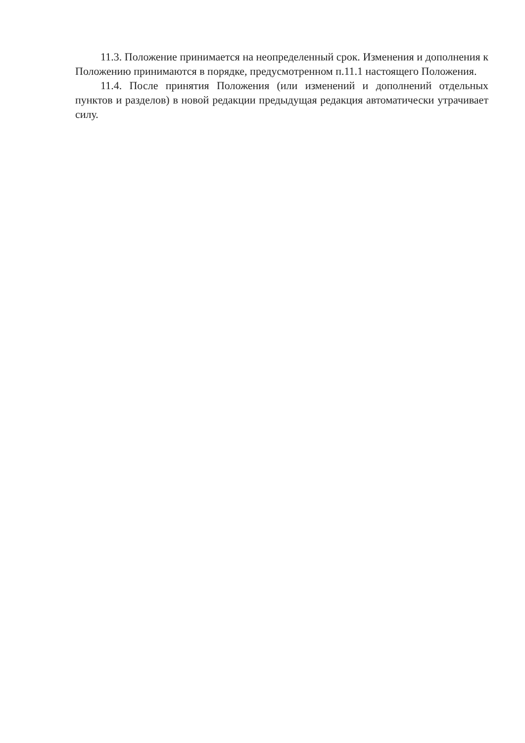11.3. Положение принимается на неопределенный срок. Изменения и дополнения к Положению принимаются в порядке, предусмотренном п.11.1 настоящего Положения.
11.4. После принятия Положения (или изменений и дополнений отдельных пунктов и разделов) в новой редакции предыдущая редакция автоматически утрачивает силу.